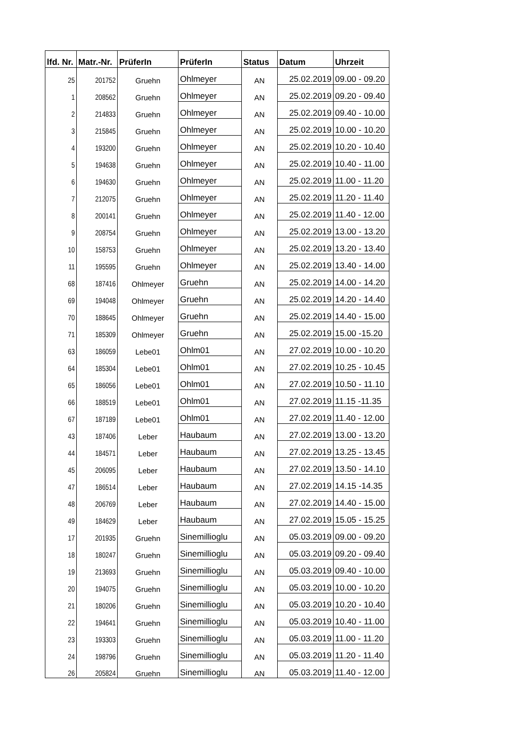| lfd. Nr. | Matr.-Nr. | PrüferIn | PrüferIn | Status | Datum | Uhrzeit |
| --- | --- | --- | --- | --- | --- | --- |
| 25 | 201752 | Gruehn | Ohlmeyer | AN | 25.02.2019 | 09.00 - 09.20 |
| 1 | 208562 | Gruehn | Ohlmeyer | AN | 25.02.2019 | 09.20 - 09.40 |
| 2 | 214833 | Gruehn | Ohlmeyer | AN | 25.02.2019 | 09.40 - 10.00 |
| 3 | 215845 | Gruehn | Ohlmeyer | AN | 25.02.2019 | 10.00 - 10.20 |
| 4 | 193200 | Gruehn | Ohlmeyer | AN | 25.02.2019 | 10.20 - 10.40 |
| 5 | 194638 | Gruehn | Ohlmeyer | AN | 25.02.2019 | 10.40 - 11.00 |
| 6 | 194630 | Gruehn | Ohlmeyer | AN | 25.02.2019 | 11.00 - 11.20 |
| 7 | 212075 | Gruehn | Ohlmeyer | AN | 25.02.2019 | 11.20 - 11.40 |
| 8 | 200141 | Gruehn | Ohlmeyer | AN | 25.02.2019 | 11.40 - 12.00 |
| 9 | 208754 | Gruehn | Ohlmeyer | AN | 25.02.2019 | 13.00 - 13.20 |
| 10 | 158753 | Gruehn | Ohlmeyer | AN | 25.02.2019 | 13.20 - 13.40 |
| 11 | 195595 | Gruehn | Ohlmeyer | AN | 25.02.2019 | 13.40 - 14.00 |
| 68 | 187416 | Ohlmeyer | Gruehn | AN | 25.02.2019 | 14.00 - 14.20 |
| 69 | 194048 | Ohlmeyer | Gruehn | AN | 25.02.2019 | 14.20 - 14.40 |
| 70 | 188645 | Ohlmeyer | Gruehn | AN | 25.02.2019 | 14.40 - 15.00 |
| 71 | 185309 | Ohlmeyer | Gruehn | AN | 25.02.2019 | 15.00 -15.20 |
| 63 | 186059 | Lebe01 | Ohlm01 | AN | 27.02.2019 | 10.00 - 10.20 |
| 64 | 185304 | Lebe01 | Ohlm01 | AN | 27.02.2019 | 10.25 - 10.45 |
| 65 | 186056 | Lebe01 | Ohlm01 | AN | 27.02.2019 | 10.50 - 11.10 |
| 66 | 188519 | Lebe01 | Ohlm01 | AN | 27.02.2019 | 11.15 -11.35 |
| 67 | 187189 | Lebe01 | Ohlm01 | AN | 27.02.2019 | 11.40 - 12.00 |
| 43 | 187406 | Leber | Haubaum | AN | 27.02.2019 | 13.00 - 13.20 |
| 44 | 184571 | Leber | Haubaum | AN | 27.02.2019 | 13.25 - 13.45 |
| 45 | 206095 | Leber | Haubaum | AN | 27.02.2019 | 13.50 - 14.10 |
| 47 | 186514 | Leber | Haubaum | AN | 27.02.2019 | 14.15 -14.35 |
| 48 | 206769 | Leber | Haubaum | AN | 27.02.2019 | 14.40 - 15.00 |
| 49 | 184629 | Leber | Haubaum | AN | 27.02.2019 | 15.05 - 15.25 |
| 17 | 201935 | Gruehn | Sinemillioglu | AN | 05.03.2019 | 09.00 - 09.20 |
| 18 | 180247 | Gruehn | Sinemillioglu | AN | 05.03.2019 | 09.20 - 09.40 |
| 19 | 213693 | Gruehn | Sinemillioglu | AN | 05.03.2019 | 09.40 - 10.00 |
| 20 | 194075 | Gruehn | Sinemillioglu | AN | 05.03.2019 | 10.00 - 10.20 |
| 21 | 180206 | Gruehn | Sinemillioglu | AN | 05.03.2019 | 10.20 - 10.40 |
| 22 | 194641 | Gruehn | Sinemillioglu | AN | 05.03.2019 | 10.40 - 11.00 |
| 23 | 193303 | Gruehn | Sinemillioglu | AN | 05.03.2019 | 11.00 - 11.20 |
| 24 | 198796 | Gruehn | Sinemillioglu | AN | 05.03.2019 | 11.20 - 11.40 |
| 26 | 205824 | Gruehn | Sinemillioglu | AN | 05.03.2019 | 11.40 - 12.00 |